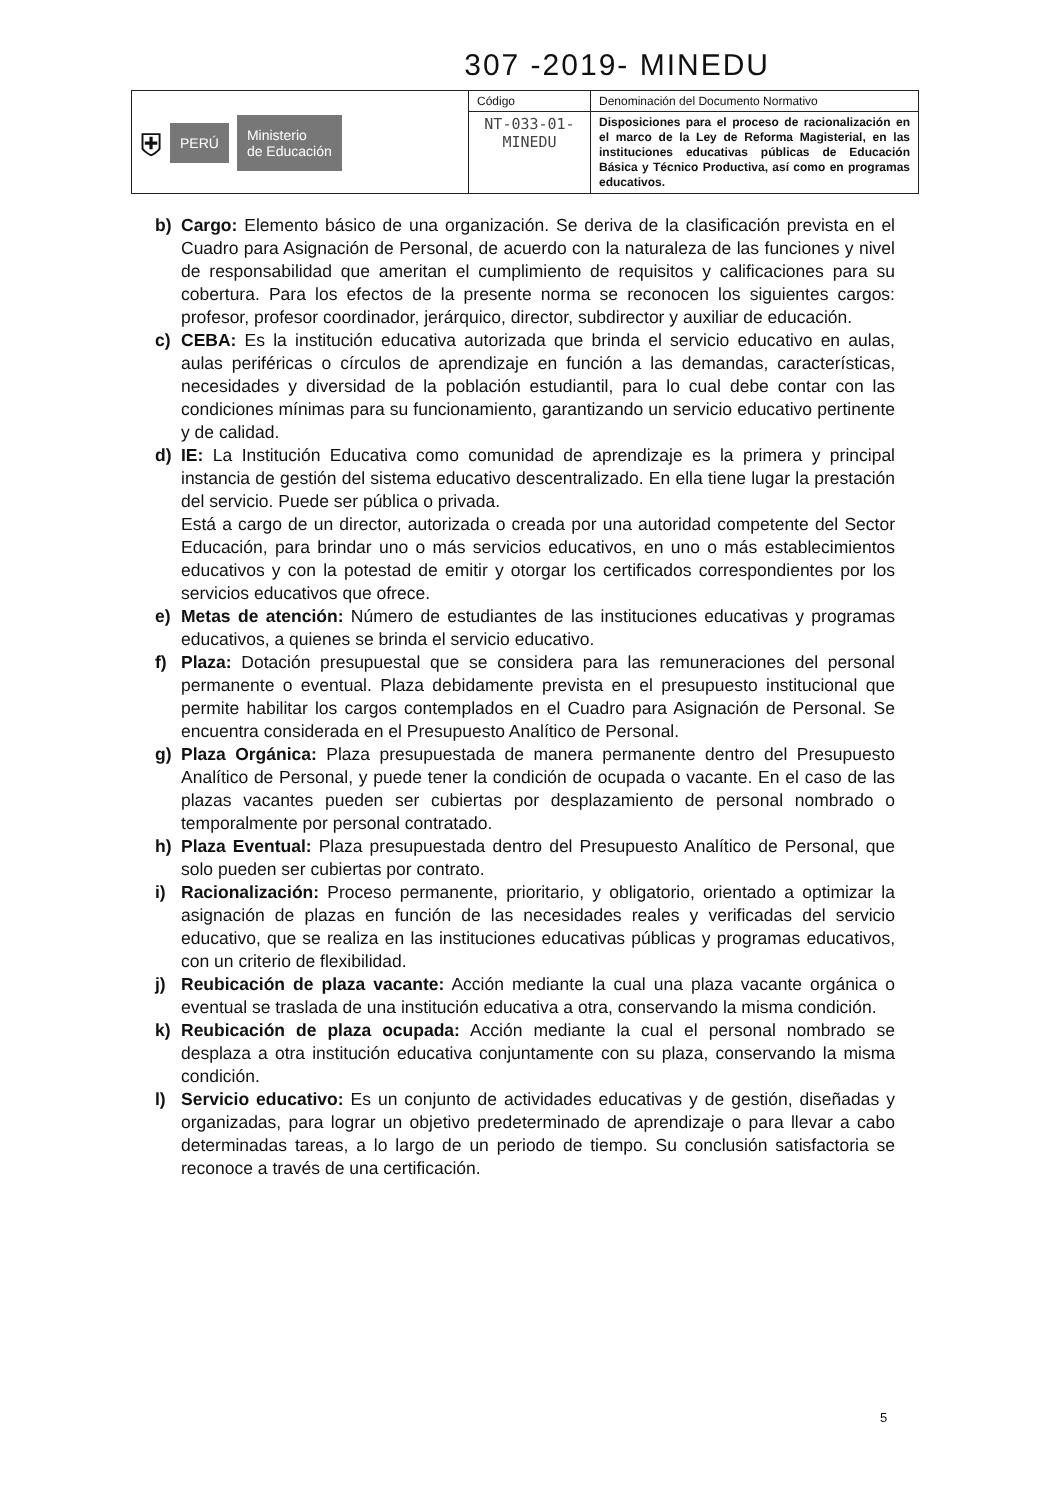307 -2019- MINEDU
| ⛨ PERÚ Ministerio de Educación | Código | Denominación del Documento Normativo |
| | NT-033-01- MINEDU | Disposiciones para el proceso de racionalización en el marco de la Ley de Reforma Magisterial, en las instituciones educativas públicas de Educación Básica y Técnico Productiva, así como en programas educativos. |
b) Cargo: Elemento básico de una organización. Se deriva de la clasificación prevista en el Cuadro para Asignación de Personal, de acuerdo con la naturaleza de las funciones y nivel de responsabilidad que ameritan el cumplimiento de requisitos y calificaciones para su cobertura. Para los efectos de la presente norma se reconocen los siguientes cargos: profesor, profesor coordinador, jerárquico, director, subdirector y auxiliar de educación.
c) CEBA: Es la institución educativa autorizada que brinda el servicio educativo en aulas, aulas periféricas o círculos de aprendizaje en función a las demandas, características, necesidades y diversidad de la población estudiantil, para lo cual debe contar con las condiciones mínimas para su funcionamiento, garantizando un servicio educativo pertinente y de calidad.
d) IE: La Institución Educativa como comunidad de aprendizaje es la primera y principal instancia de gestión del sistema educativo descentralizado. En ella tiene lugar la prestación del servicio. Puede ser pública o privada.
Está a cargo de un director, autorizada o creada por una autoridad competente del Sector Educación, para brindar uno o más servicios educativos, en uno o más establecimientos educativos y con la potestad de emitir y otorgar los certificados correspondientes por los servicios educativos que ofrece.
e) Metas de atención: Número de estudiantes de las instituciones educativas y programas educativos, a quienes se brinda el servicio educativo.
f) Plaza: Dotación presupuestal que se considera para las remuneraciones del personal permanente o eventual. Plaza debidamente prevista en el presupuesto institucional que permite habilitar los cargos contemplados en el Cuadro para Asignación de Personal. Se encuentra considerada en el Presupuesto Analítico de Personal.
g) Plaza Orgánica: Plaza presupuestada de manera permanente dentro del Presupuesto Analítico de Personal, y puede tener la condición de ocupada o vacante. En el caso de las plazas vacantes pueden ser cubiertas por desplazamiento de personal nombrado o temporalmente por personal contratado.
h) Plaza Eventual: Plaza presupuestada dentro del Presupuesto Analítico de Personal, que solo pueden ser cubiertas por contrato.
i) Racionalización: Proceso permanente, prioritario, y obligatorio, orientado a optimizar la asignación de plazas en función de las necesidades reales y verificadas del servicio educativo, que se realiza en las instituciones educativas públicas y programas educativos, con un criterio de flexibilidad.
j) Reubicación de plaza vacante: Acción mediante la cual una plaza vacante orgánica o eventual se traslada de una institución educativa a otra, conservando la misma condición.
k) Reubicación de plaza ocupada: Acción mediante la cual el personal nombrado se desplaza a otra institución educativa conjuntamente con su plaza, conservando la misma condición.
l) Servicio educativo: Es un conjunto de actividades educativas y de gestión, diseñadas y organizadas, para lograr un objetivo predeterminado de aprendizaje o para llevar a cabo determinadas tareas, a lo largo de un periodo de tiempo. Su conclusión satisfactoria se reconoce a través de una certificación.
5